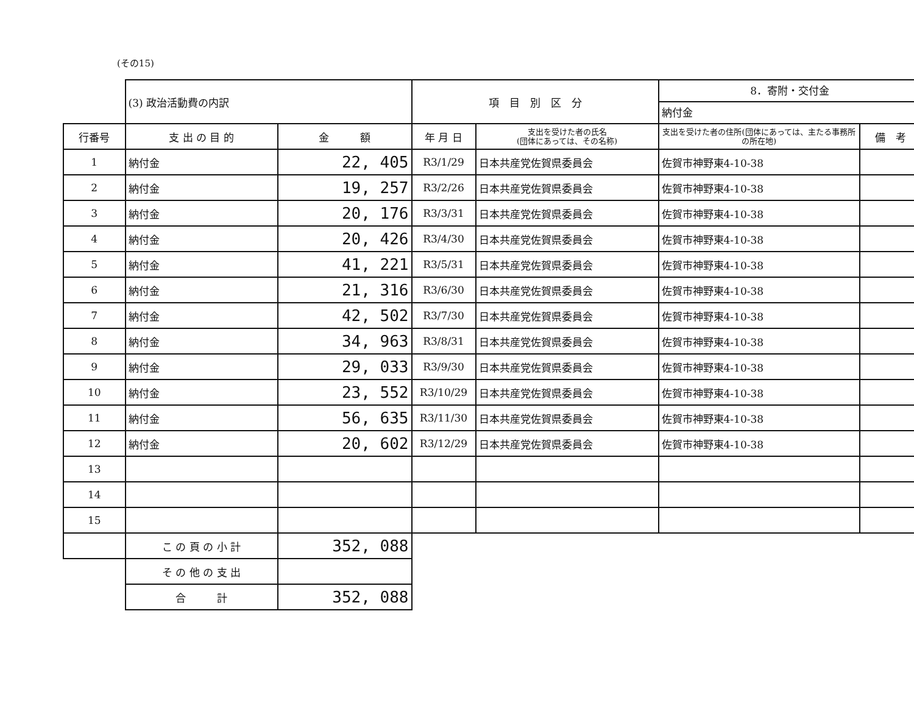(その15)
| | (3) 政治活動費の内訳 | | 項 目 別 区 分 | | 8．寄附・交付金 納付金 | |
| 行番号 | 支 出 の 目 的 | 金 額 | 年 月 日 | 支出を受けた者の氏名 (団体にあっては、その名称) | 支出を受けた者の住所(団体にあっては、主たる事務所の所在地) | 備 考 |
| 1 | 納付金 | 22, 405 | R3/1/29 | 日本共産党佐賀県委員会 | 佐賀市神野東4-10-38 | |
| 2 | 納付金 | 19, 257 | R3/2/26 | 日本共産党佐賀県委員会 | 佐賀市神野東4-10-38 | |
| 3 | 納付金 | 20, 176 | R3/3/31 | 日本共産党佐賀県委員会 | 佐賀市神野東4-10-38 | |
| 4 | 納付金 | 20, 426 | R3/4/30 | 日本共産党佐賀県委員会 | 佐賀市神野東4-10-38 | |
| 5 | 納付金 | 41, 221 | R3/5/31 | 日本共産党佐賀県委員会 | 佐賀市神野東4-10-38 | |
| 6 | 納付金 | 21, 316 | R3/6/30 | 日本共産党佐賀県委員会 | 佐賀市神野東4-10-38 | |
| 7 | 納付金 | 42, 502 | R3/7/30 | 日本共産党佐賀県委員会 | 佐賀市神野東4-10-38 | |
| 8 | 納付金 | 34, 963 | R3/8/31 | 日本共産党佐賀県委員会 | 佐賀市神野東4-10-38 | |
| 9 | 納付金 | 29, 033 | R3/9/30 | 日本共産党佐賀県委員会 | 佐賀市神野東4-10-38 | |
| 10 | 納付金 | 23, 552 | R3/10/29 | 日本共産党佐賀県委員会 | 佐賀市神野東4-10-38 | |
| 11 | 納付金 | 56, 635 | R3/11/30 | 日本共産党佐賀県委員会 | 佐賀市神野東4-10-38 | |
| 12 | 納付金 | 20, 602 | R3/12/29 | 日本共産党佐賀県委員会 | 佐賀市神野東4-10-38 | |
| 13 | | | | | | |
| 14 | | | | | | |
| 15 | | | | | | |
| | こ の 頁 の 小 計 | 352, 088 | | | | |
| | そ の 他 の 支 出 | | | | | |
| | 合 計 | 352, 088 | | | | |